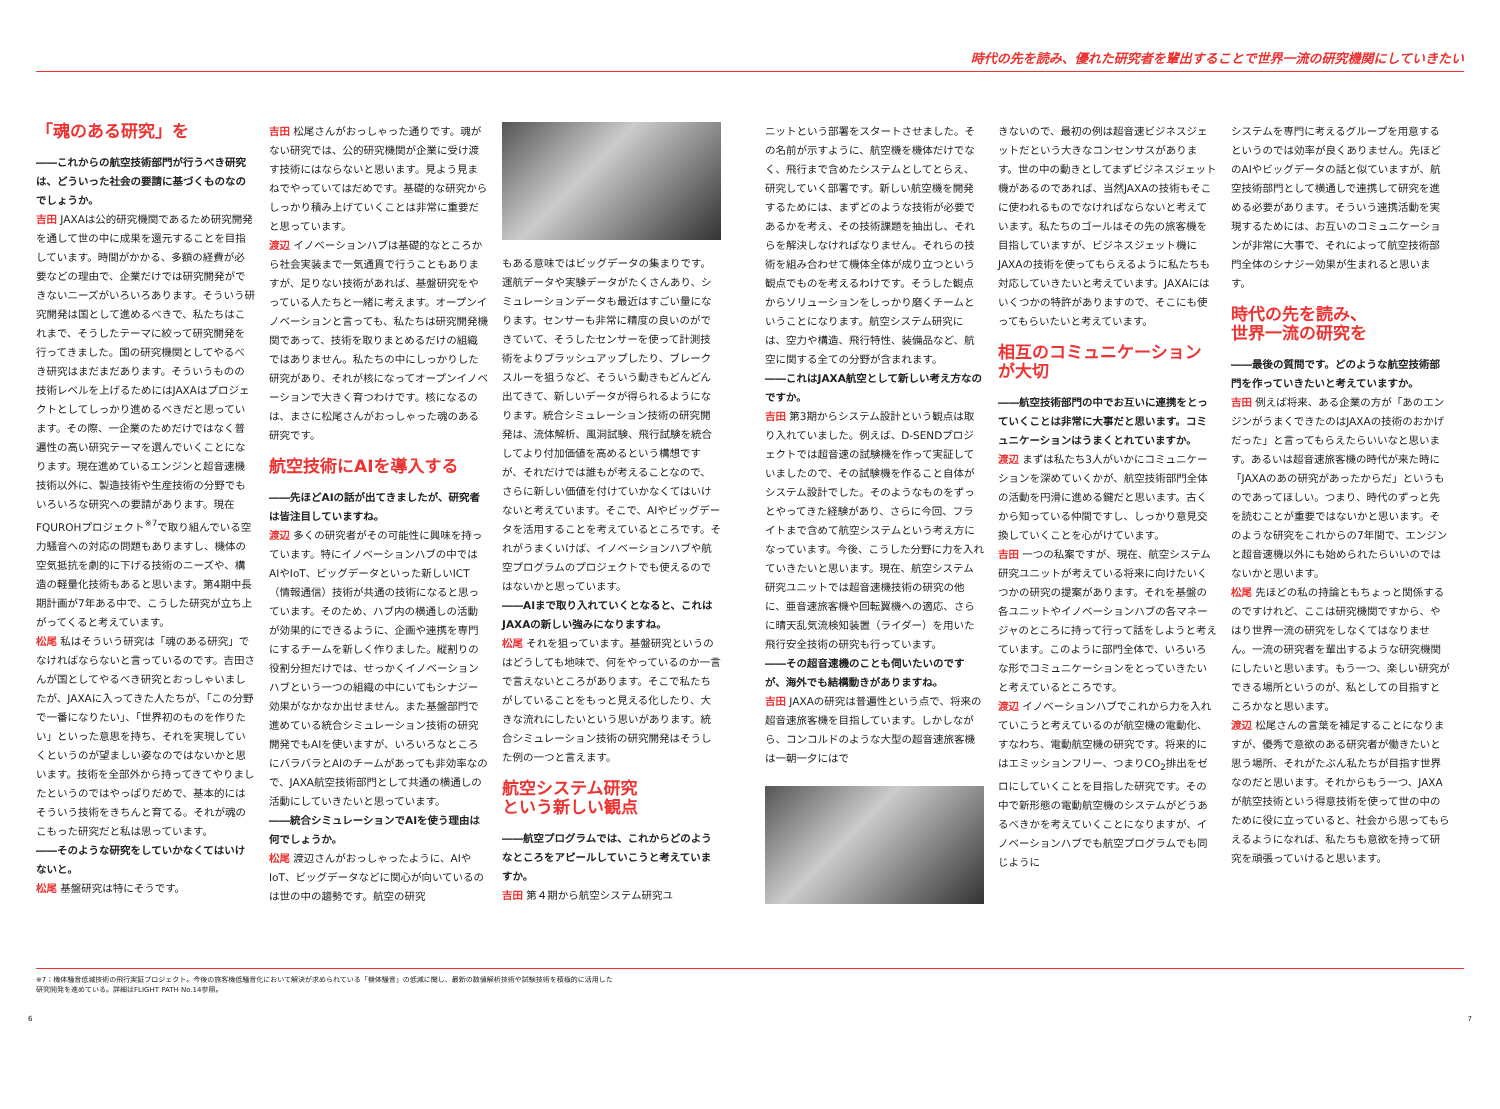時代の先を読み、優れた研究者を輩出することで世界一流の研究機関にしていきたい
「魂のある研究」を
――これからの航空技術部門が行うべき研究は、どういった社会の要請に基づくものなのでしょうか。
吉田 JAXAは公的研究機関であるため研究開発を通して世の中に成果を還元することを目指しています。時間がかかる、多額の経費が必要などの理由で、企業だけでは研究開発ができないニーズがいろいろあります。そういう研究開発は国として進めるべきで、私たちはこれまで、そうしたテーマに絞って研究開発を行ってきました。国の研究機関としてやるべき研究はまだまだあります。そういうものの技術レベルを上げるためにはJAXAはプロジェクトとしてしっかり進めるべきだと思っています。その際、一企業のためだけではなく普遍性の高い研究テーマを選んでいくことになります。現在進めているエンジンと超音速機技術以外に、製造技術や生産技術の分野でもいろいろな研究への要請があります。現在FQUROHプロジェクト<sup>※7</sup>で取り組んでいる空力騒音への対応の問題もありますし、機体の空気抵抗を劇的に下げる技術のニーズや、構造の軽量化技術もあると思います。第4期中長期計画が7年ある中で、こうした研究が立ち上がってくると考えています。
松尾 私はそういう研究は「魂のある研究」でなければならないと言っているのです。吉田さんが国としてやるべき研究とおっしゃいましたが、JAXAに入ってきた人たちが、「この分野で一番になりたい」、「世界初のものを作りたい」といった意思を持ち、それを実現していくというのが望ましい姿なのではないかと思います。技術を全部外から持ってきてやりましたというのではやっぱりだめで、基本的にはそういう技術をきちんと育てる。それが魂のこもった研究だと私は思っています。
――そのような研究をしていかなくてはいけないと。
松尾 基盤研究は特にそうです。
吉田 松尾さんがおっしゃった通りです。魂がない研究では、公的研究機関が企業に受け渡す技術にはならないと思います。見よう見まねでやっていてはだめです。基礎的な研究からしっかり積み上げていくことは非常に重要だと思っています。
渡辺 イノベーションハブは基礎的なところから社会実装まで一気通貫で行うこともありますが、足りない技術があれば、基盤研究をやっている人たちと一緒に考えます。オープンイノベーションと言っても、私たちは研究開発機関であって、技術を取りまとめるだけの組織ではありません。私たちの中にしっかりした研究があり、それが核になってオープンイノベーションで大きく育つわけです。核になるのは、まさに松尾さんがおっしゃった魂のある研究です。
航空技術にAIを導入する
――先ほどAIの話が出てきましたが、研究者は皆注目していますね。
渡辺 多くの研究者がその可能性に興味を持っています。特にイノベーションハブの中ではAIやIoT、ビッグデータといった新しいICT（情報通信）技術が共通の技術になると思っています。そのため、ハブ内の横通しの活動が効果的にできるように、企画や連携を専門にするチームを新しく作りました。縦割りの役割分担だけでは、せっかくイノベーションハブという一つの組織の中にいてもシナジー効果がなかなか出せません。また基盤部門で進めている統合シミュレーション技術の研究開発でもAIを使いますが、いろいろなところにバラバラとAIのチームがあっても非効率なので、JAXA航空技術部門として共通の横通しの活動にしていきたいと思っています。
――統合シミュレーションでAIを使う理由は何でしょうか。
松尾 渡辺さんがおっしゃったように、AIやIoT、ビッグデータなどに関心が向いているのは世の中の趨勢です。航空の研究
もある意味ではビッグデータの集まりです。運航データや実験データがたくさんあり、シミュレーションデータも最近はすごい量になります。センサーも非常に精度の良いのができていて、そうしたセンサーを使って計測技術をよりブラッシュアップしたり、ブレークスルーを狙うなど、そういう動きもどんどん出てきて、新しいデータが得られるようになります。統合シミュレーション技術の研究開発は、流体解析、風洞試験、飛行試験を統合してより付加価値を高めるという構想ですが、それだけでは誰もが考えることなので、さらに新しい価値を付けていかなくてはいけないと考えています。そこで、AIやビッグデータを活用することを考えているところです。それがうまくいけば、イノベーションハブや航空プログラムのプロジェクトでも使えるのではないかと思っています。
――AIまで取り入れていくとなると、これはJAXAの新しい強みになりますね。
松尾 それを狙っています。基盤研究というのはどうしても地味で、何をやっているのか一言で言えないところがあります。そこで私たちがしていることをもっと見える化したり、大きな流れにしたいという思いがあります。統合シミュレーション技術の研究開発はそうした例の一つと言えます。
航空システム研究
という新しい観点
――航空プログラムでは、これからどのようなところをアピールしていこうと考えていますか。
吉田 第４期から航空システム研究ユ
ニットという部署をスタートさせました。その名前が示すように、航空機を機体だけでなく、飛行まで含めたシステムとしてとらえ、研究していく部署です。新しい航空機を開発するためには、まずどのような技術が必要であるかを考え、その技術課題を抽出し、それらを解決しなければなりません。それらの技術を組み合わせて機体全体が成り立つという観点でものを考えるわけです。そうした観点からソリューションをしっかり磨くチームということになります。航空システム研究には、空力や構造、飛行特性、装備品など、航空に関する全ての分野が含まれます。
――これはJAXA航空として新しい考え方なのですか。
吉田 第3期からシステム設計という観点は取り入れていました。例えば、D-SENDプロジェクトでは超音速の試験機を作って実証していましたので、その試験機を作ること自体がシステム設計でした。そのようなものをずっとやってきた経験があり、さらに今回、フライトまで含めて航空システムという考え方になっています。今後、こうした分野に力を入れていきたいと思います。現在、航空システム研究ユニットでは超音速機技術の研究の他に、亜音速旅客機や回転翼機への適応、さらに晴天乱気流検知装置（ライダー）を用いた飛行安全技術の研究も行っています。
――その超音速機のことも伺いたいのですが、海外でも結構動きがありますね。
吉田 JAXAの研究は普遍性という点で、将来の超音速旅客機を目指しています。しかしながら、コンコルドのような大型の超音速旅客機は一朝一夕にはで
きないので、最初の例は超音速ビジネスジェットだという大きなコンセンサスがあります。世の中の動きとしてまずビジネスジェット機があるのであれば、当然JAXAの技術もそこに使われるものでなければならないと考えています。私たちのゴールはその先の旅客機を目指していますが、ビジネスジェット機にJAXAの技術を使ってもらえるように私たちも対応していきたいと考えています。JAXAにはいくつかの特許がありますので、そこにも使ってもらいたいと考えています。
相互のコミュニケーション
が大切
――航空技術部門の中でお互いに連携をとっていくことは非常に大事だと思います。コミュニケーションはうまくとれていますか。
渡辺 まずは私たち3人がいかにコミュニケーションを深めていくかが、航空技術部門全体の活動を円滑に進める鍵だと思います。古くから知っている仲間ですし、しっかり意見交換していくことを心がけています。
吉田 一つの私案ですが、現在、航空システム研究ユニットが考えている将来に向けたいくつかの研究の提案があります。それを基盤の各ユニットやイノベーションハブの各マネージャのところに持って行って話をしようと考えています。このように部門全体で、いろいろな形でコミュニケーションをとっていきたいと考えているところです。
渡辺 イノベーションハブでこれから力を入れていこうと考えているのが航空機の電動化、すなわち、電動航空機の研究です。将来的にはエミッションフリー、つまりCO<sub>2</sub>排出をゼロにしていくことを目指した研究です。その中で新形態の電動航空機のシステムがどうあるべきかを考えていくことになりますが、イノベーションハブでも航空プログラムでも同じように
システムを専門に考えるグループを用意するというのでは効率が良くありません。先ほどのAIやビッグデータの話と似ていますが、航空技術部門として横通しで連携して研究を進める必要があります。そういう連携活動を実現するためには、お互いのコミュニケーションが非常に大事で、それによって航空技術部門全体のシナジー効果が生まれると思います。
時代の先を読み、
世界一流の研究を
――最後の質問です。どのような航空技術部門を作っていきたいと考えていますか。
吉田 例えば将来、ある企業の方が「あのエンジンがうまくできたのはJAXAの技術のおかげだった」と言ってもらえたらいいなと思います。あるいは超音速旅客機の時代が来た時に「JAXAのあの研究があったからだ」というものであってほしい。つまり、時代のずっと先を読むことが重要ではないかと思います。そのような研究をこれからの7年間で、エンジンと超音速機以外にも始められたらいいのではないかと思います。
松尾 先ほどの私の持論ともちょっと関係するのですけれど、ここは研究機関ですから、やはり世界一流の研究をしなくてはなりません。一流の研究者を輩出するような研究機関にしたいと思います。もう一つ、楽しい研究ができる場所というのが、私としての目指すところかなと思います。
渡辺 松尾さんの言葉を補足することになりますが、優秀で意欲のある研究者が働きたいと思う場所、それがたぶん私たちが目指す世界なのだと思います。それからもう一つ、JAXAが航空技術という得意技術を使って世の中のために役に立っていると、社会から思ってもらえるようになれば、私たちも意欲を持って研究を頑張っていけると思います。
※7：機体騒音低減技術の飛行実証プロジェクト。今後の旅客機低騒音化において解決が求められている「機体騒音」の低減に関し、最新の数値解析技術や試験技術を積極的に活用した
研究開発を進めている。詳細はFLIGHT PATH No.14参照。
6 7